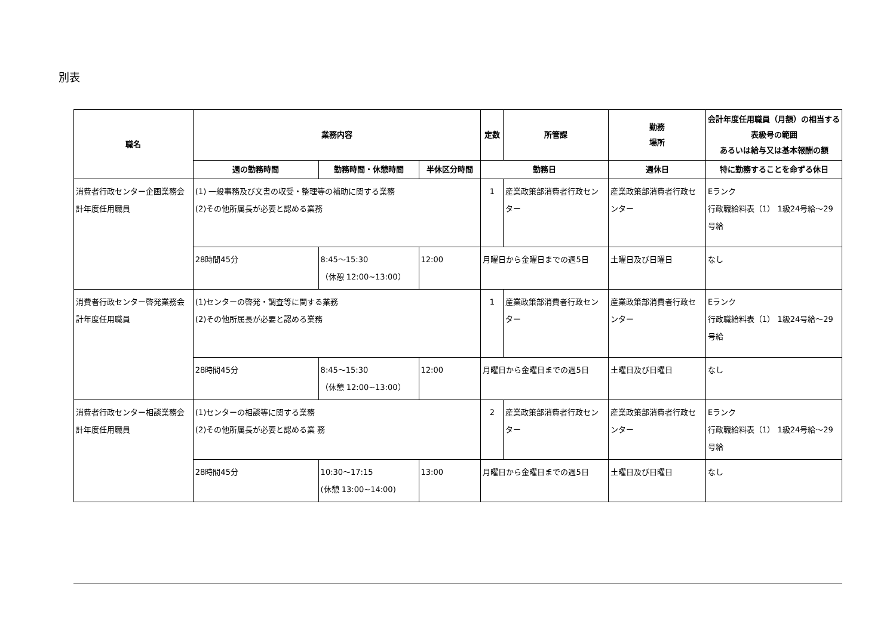別表
| 職名 | 業務内容 | | | 定数 | 所管課 | 勤務 場所 | 会計年度任用職員（月額）の相当する表級号の範囲 あるいは給与又は基本報酬の額 |
| --- | --- | --- | --- | --- | --- | --- | --- |
| | 週の勤務時間 | 勤務時間・休憩時間 | 半休区分時間 | 勤務日 | | 週休日 | 特に勤務することを命ずる休日 |
| 消費者行政センター企画業務会計年度任用職員 | (1) 一般事務及び文書の収受・整理等の補助に関する業務 (2)その他所属長が必要と認める業務 | | | 1 | 産業政策部消費者行政センター | 産業政策部消費者行政センター | Eランク 行政職給料表（1） 1級24号給～29号給 |
| | 28時間45分 | 8:45～15:30 （休憩 12:00~13:00） | 12:00 | 月曜日から金曜日までの週5日 | | 土曜日及び日曜日 | なし |
| 消費者行政センター啓発業務会計年度任用職員 | (1)センターの啓発・調査等に関する業務 (2)その他所属長が必要と認める業務 | | | 1 | 産業政策部消費者行政センター | 産業政策部消費者行政センター | Eランク 行政職給料表（1） 1級24号給～29号給 |
| | 28時間45分 | 8:45～15:30 （休憩 12:00~13:00） | 12:00 | 月曜日から金曜日までの週5日 | | 土曜日及び日曜日 | なし |
| 消費者行政センター相談業務会計年度任用職員 | (1)センターの相談等に関する業務 (2)その他所属長が必要と認める業 務 | | | 2 | 産業政策部消費者行政センター | 産業政策部消費者行政センター | Eランク 行政職給料表（1） 1級24号給～29号給 |
| | 28時間45分 | 10:30～17:15 (休憩 13:00~14:00) | 13:00 | 月曜日から金曜日までの週5日 | | 土曜日及び日曜日 | なし |